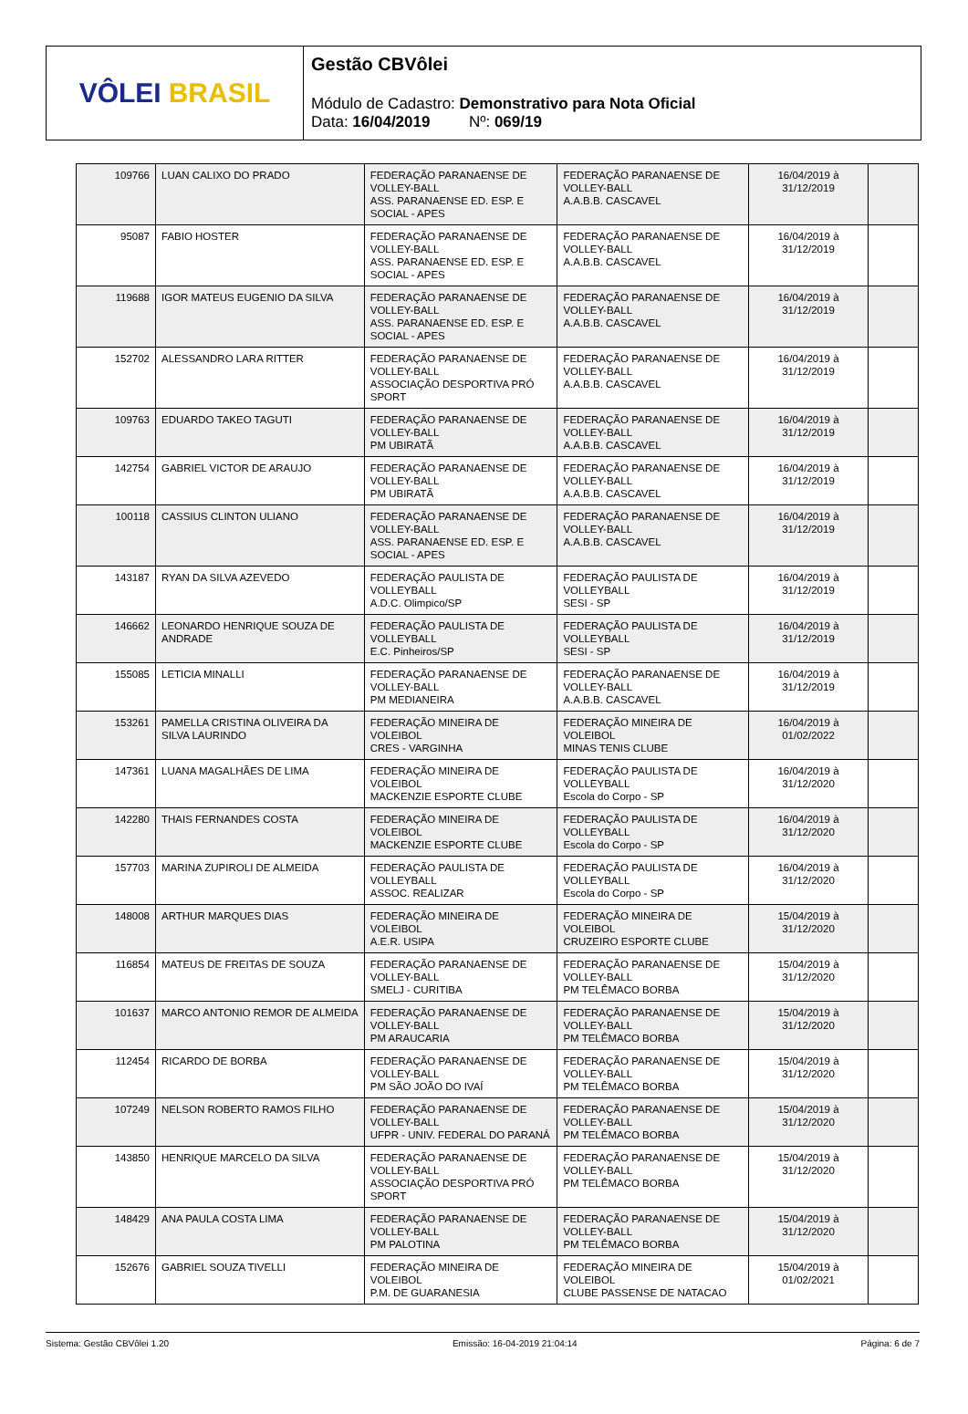VÔLEI BRASIL
Gestão CBVôlei
Módulo de Cadastro: Demonstrativo para Nota Oficial
Data: 16/04/2019 Nº: 069/19
| 109766 | LUAN CALIXO DO PRADO | FEDERAÇÃO PARANAENSE DE VOLLEY-BALL ASS. PARANAENSE ED. ESP. E SOCIAL - APES | FEDERAÇÃO PARANAENSE DE VOLLEY-BALL A.A.B.B. CASCAVEL | 16/04/2019 à 31/12/2019 | |
| 95087 | FABIO HOSTER | FEDERAÇÃO PARANAENSE DE VOLLEY-BALL ASS. PARANAENSE ED. ESP. E SOCIAL - APES | FEDERAÇÃO PARANAENSE DE VOLLEY-BALL A.A.B.B. CASCAVEL | 16/04/2019 à 31/12/2019 | |
| 119688 | IGOR MATEUS EUGENIO DA SILVA | FEDERAÇÃO PARANAENSE DE VOLLEY-BALL ASS. PARANAENSE ED. ESP. E SOCIAL - APES | FEDERAÇÃO PARANAENSE DE VOLLEY-BALL A.A.B.B. CASCAVEL | 16/04/2019 à 31/12/2019 | |
| 152702 | ALESSANDRO LARA RITTER | FEDERAÇÃO PARANAENSE DE VOLLEY-BALL ASSOCIAÇÃO DESPORTIVA PRÓ SPORT | FEDERAÇÃO PARANAENSE DE VOLLEY-BALL A.A.B.B. CASCAVEL | 16/04/2019 à 31/12/2019 | |
| 109763 | EDUARDO TAKEO TAGUTI | FEDERAÇÃO PARANAENSE DE VOLLEY-BALL PM UBIRATÃ | FEDERAÇÃO PARANAENSE DE VOLLEY-BALL A.A.B.B. CASCAVEL | 16/04/2019 à 31/12/2019 | |
| 142754 | GABRIEL VICTOR DE ARAUJO | FEDERAÇÃO PARANAENSE DE VOLLEY-BALL PM UBIRATÃ | FEDERAÇÃO PARANAENSE DE VOLLEY-BALL A.A.B.B. CASCAVEL | 16/04/2019 à 31/12/2019 | |
| 100118 | CASSIUS CLINTON ULIANO | FEDERAÇÃO PARANAENSE DE VOLLEY-BALL ASS. PARANAENSE ED. ESP. E SOCIAL - APES | FEDERAÇÃO PARANAENSE DE VOLLEY-BALL A.A.B.B. CASCAVEL | 16/04/2019 à 31/12/2019 | |
| 143187 | RYAN DA SILVA AZEVEDO | FEDERAÇÃO PAULISTA DE VOLLEYBALL A.D.C. Olimpico/SP | FEDERAÇÃO PAULISTA DE VOLLEYBALL SESI - SP | 16/04/2019 à 31/12/2019 | |
| 146662 | LEONARDO HENRIQUE SOUZA DE ANDRADE | FEDERAÇÃO PAULISTA DE VOLLEYBALL E.C. Pinheiros/SP | FEDERAÇÃO PAULISTA DE VOLLEYBALL SESI - SP | 16/04/2019 à 31/12/2019 | |
| 155085 | LETICIA MINALLI | FEDERAÇÃO PARANAENSE DE VOLLEY-BALL PM MEDIANEIRA | FEDERAÇÃO PARANAENSE DE VOLLEY-BALL A.A.B.B. CASCAVEL | 16/04/2019 à 31/12/2019 | |
| 153261 | PAMELLA CRISTINA OLIVEIRA DA SILVA LAURINDO | FEDERAÇÃO MINEIRA DE VOLEIBOL CRES - VARGINHA | FEDERAÇÃO MINEIRA DE VOLEIBOL MINAS TENIS CLUBE | 16/04/2019 à 01/02/2022 | |
| 147361 | LUANA MAGALHÃES DE LIMA | FEDERAÇÃO MINEIRA DE VOLEIBOL MACKENZIE ESPORTE CLUBE | FEDERAÇÃO PAULISTA DE VOLLEYBALL Escola do Corpo - SP | 16/04/2019 à 31/12/2020 | |
| 142280 | THAIS FERNANDES COSTA | FEDERAÇÃO MINEIRA DE VOLEIBOL MACKENZIE ESPORTE CLUBE | FEDERAÇÃO PAULISTA DE VOLLEYBALL Escola do Corpo - SP | 16/04/2019 à 31/12/2020 | |
| 157703 | MARINA ZUPIROLI DE ALMEIDA | FEDERAÇÃO PAULISTA DE VOLLEYBALL ASSOC. REALIZAR | FEDERAÇÃO PAULISTA DE VOLLEYBALL Escola do Corpo - SP | 16/04/2019 à 31/12/2020 | |
| 148008 | ARTHUR MARQUES DIAS | FEDERAÇÃO MINEIRA DE VOLEIBOL A.E.R. USIPA | FEDERAÇÃO MINEIRA DE VOLEIBOL CRUZEIRO ESPORTE CLUBE | 15/04/2019 à 31/12/2020 | |
| 116854 | MATEUS DE FREITAS DE SOUZA | FEDERAÇÃO PARANAENSE DE VOLLEY-BALL SMELJ - CURITIBA | FEDERAÇÃO PARANAENSE DE VOLLEY-BALL PM TELÊMACO BORBA | 15/04/2019 à 31/12/2020 | |
| 101637 | MARCO ANTONIO REMOR DE ALMEIDA | FEDERAÇÃO PARANAENSE DE VOLLEY-BALL PM ARAUCARIA | FEDERAÇÃO PARANAENSE DE VOLLEY-BALL PM TELÊMACO BORBA | 15/04/2019 à 31/12/2020 | |
| 112454 | RICARDO DE BORBA | FEDERAÇÃO PARANAENSE DE VOLLEY-BALL PM SÃO JOÃO DO IVAÍ | FEDERAÇÃO PARANAENSE DE VOLLEY-BALL PM TELÊMACO BORBA | 15/04/2019 à 31/12/2020 | |
| 107249 | NELSON ROBERTO RAMOS FILHO | FEDERAÇÃO PARANAENSE DE VOLLEY-BALL UFPR - UNIV. FEDERAL DO PARANÁ | FEDERAÇÃO PARANAENSE DE VOLLEY-BALL PM TELÊMACO BORBA | 15/04/2019 à 31/12/2020 | |
| 143850 | HENRIQUE MARCELO DA SILVA | FEDERAÇÃO PARANAENSE DE VOLLEY-BALL ASSOCIAÇÃO DESPORTIVA PRÓ SPORT | FEDERAÇÃO PARANAENSE DE VOLLEY-BALL PM TELÊMACO BORBA | 15/04/2019 à 31/12/2020 | |
| 148429 | ANA PAULA COSTA LIMA | FEDERAÇÃO PARANAENSE DE VOLLEY-BALL PM PALOTINA | FEDERAÇÃO PARANAENSE DE VOLLEY-BALL PM TELÊMACO BORBA | 15/04/2019 à 31/12/2020 | |
| 152676 | GABRIEL SOUZA TIVELLI | FEDERAÇÃO MINEIRA DE VOLEIBOL P.M. DE GUARANESIA | FEDERAÇÃO MINEIRA DE VOLEIBOL CLUBE PASSENSE DE NATACAO | 15/04/2019 à 01/02/2021 | |
Sistema: Gestão CBVôlei 1.20 Emissão: 16-04-2019 21:04:14 Página: 6 de 7